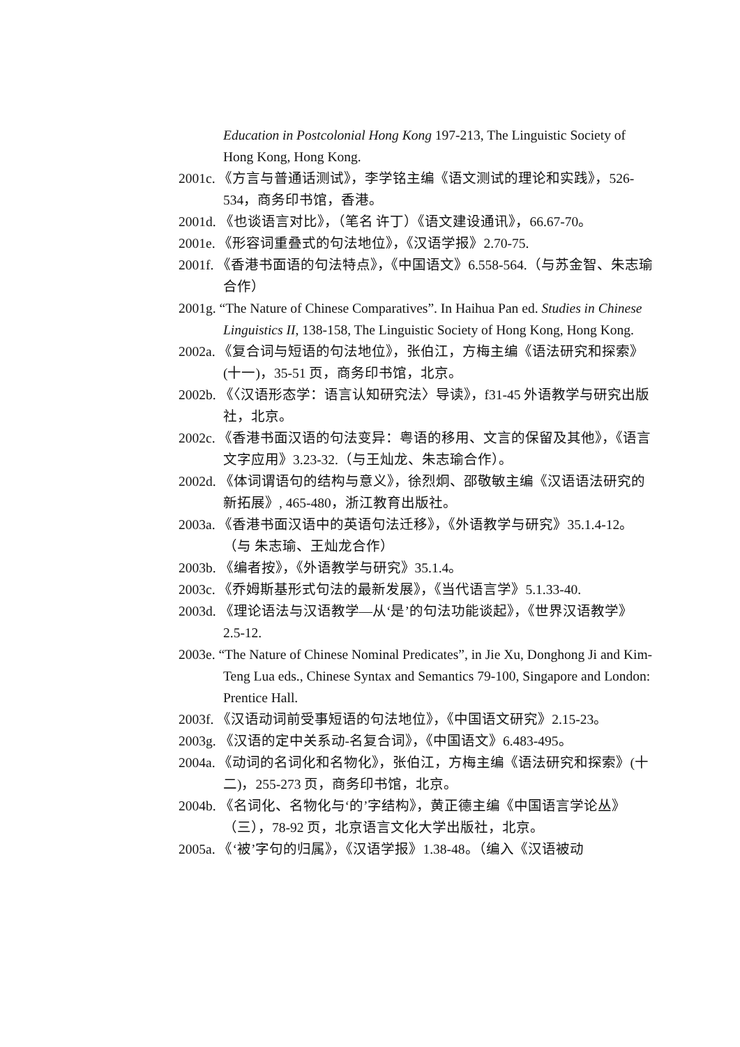Education in Postcolonial Hong Kong 197-213, The Linguistic Society of Hong Kong, Hong Kong.
2001c. 《方言与普通话测试》，李学铭主编《语文测试的理论和实践》，526-534，商务印书馆，香港。
2001d. 《也谈语言对比》，（笔名 许丁）《语文建设通讯》，66.67-70。
2001e. 《形容词重叠式的句法地位》，《汉语学报》2.70-75.
2001f. 《香港书面语的句法特点》，《中国语文》6.558-564.（与苏金智、朱志瑜合作）
2001g. “The Nature of Chinese Comparatives”. In Haihua Pan ed. Studies in Chinese Linguistics II, 138-158, The Linguistic Society of Hong Kong, Hong Kong.
2002a. 《复合词与短语的句法地位》，张伯江，方梅主编《语法研究和探索》(十一)，35-51 页，商务印书馆，北京。
2002b. 《〈汉语形态学：语言认知研究法〉导读》，f31-45 外语教学与研究出版社，北京。
2002c. 《香港书面汉语的句法变异：粤语的移用、文言的保留及其他》，《语言文字应用》3.23-32.（与王灿龙、朱志瑜合作）。
2002d. 《体词谓语句的结构与意义》，徐烈炯、邵敬敏主编《汉语语法研究的新拓展》, 465-480，浙江教育出版社。
2003a. 《香港书面汉语中的英语句法迁移》，《外语教学与研究》35.1.4-12。（与 朱志瑜、王灿龙合作）
2003b. 《编者按》，《外语教学与研究》35.1.4。
2003c. 《乔姆斯基形式句法的最新发展》，《当代语言学》5.1.33-40.
2003d. 《理论语法与汉语教学—从‘是’的句法功能谈起》，《世界汉语教学》2.5-12.
2003e. “The Nature of Chinese Nominal Predicates”, in Jie Xu, Donghong Ji and Kim-Teng Lua eds., Chinese Syntax and Semantics 79-100, Singapore and London: Prentice Hall.
2003f. 《汉语动词前受事短语的句法地位》，《中国语文研究》2.15-23。
2003g. 《汉语的定中关系动-名复合词》，《中国语文》6.483-495。
2004a. 《动词的名词化和名物化》，张伯江，方梅主编《语法研究和探索》(十二)，255-273 页，商务印书馆，北京。
2004b. 《名词化、名物化与‘的’字结构》，黄正德主编《中国语言学论丛》（三），78-92 页，北京语言文化大学出版社，北京。
2005a. 《‘被’字句的归属》，《汉语学报》1.38-48。（编入《汉语被动